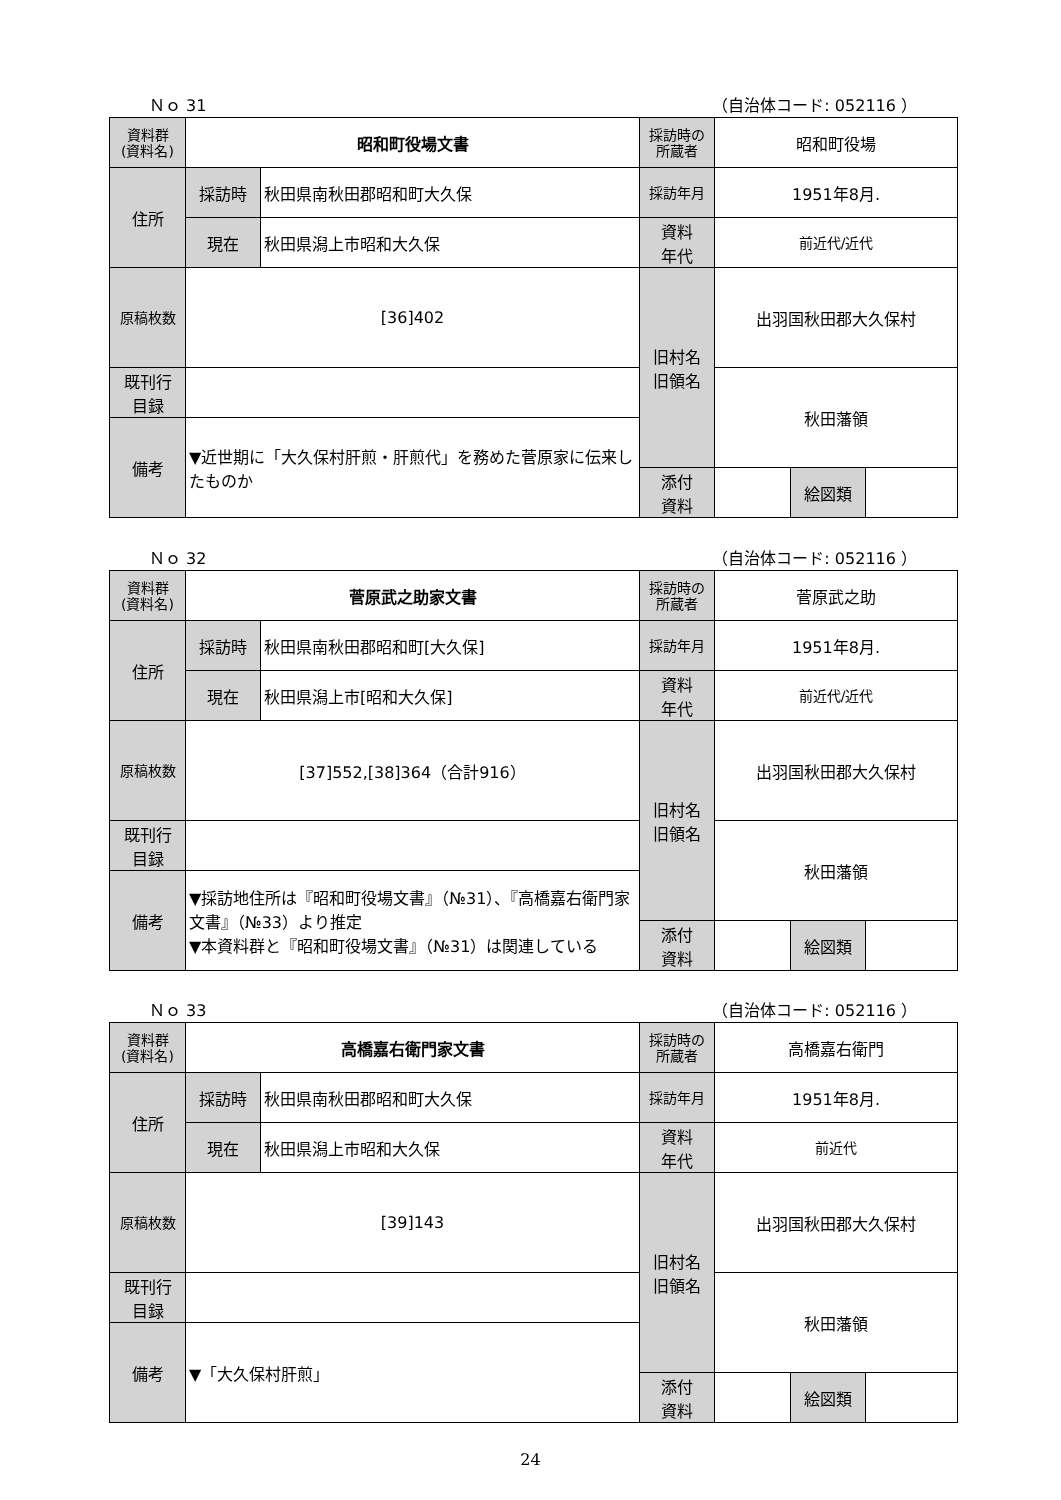Ｎｏ 31 （自治体コード: 052116 ）
| 資料群 (資料名) | 昭和町役場文書 | | 採訪時の 所蔵者 | 昭和町役場 | | |
| 住所 | 採訪時 | 秋田県南秋田郡昭和町大久保 | 採訪年月 | 1951年8月. | | |
| | 現在 | 秋田県潟上市昭和大久保 | 資料 年代 | 前近代/近代 | | |
| 原稿枚数 | [36]402 | | 旧村名 旧領名 | 出羽国秋田郡大久保村 | | |
| 既刊行 目録 | | | | 秋田藩領 | | |
| 備考 | ▼近世期に「大久保村肝煎・肝煎代」を務めた菅原家に伝来したものか | | | | | |
| | | | 添付 資料 | | 絵図類 | |
Ｎｏ 32 （自治体コード: 052116 ）
| 資料群 (資料名) | 菅原武之助家文書 | | 採訪時の 所蔵者 | 菅原武之助 | | |
| 住所 | 採訪時 | 秋田県南秋田郡昭和町[大久保] | 採訪年月 | 1951年8月. | | |
| | 現在 | 秋田県潟上市[昭和大久保] | 資料 年代 | 前近代/近代 | | |
| 原稿枚数 | [37]552,[38]364（合計916） | | 旧村名 旧領名 | 出羽国秋田郡大久保村 | | |
| 既刊行 目録 | | | | 秋田藩領 | | |
| 備考 | ▼採訪地住所は『昭和町役場文書』（№31）、『高橋嘉右衛門家文書』（№33）より推定 ▼本資料群と『昭和町役場文書』（№31）は関連している | | | | | |
| | | | 添付 資料 | | 絵図類 | |
Ｎｏ 33 （自治体コード: 052116 ）
| 資料群 (資料名) | 高橋嘉右衛門家文書 | | 採訪時の 所蔵者 | 高橋嘉右衛門 | | |
| 住所 | 採訪時 | 秋田県南秋田郡昭和町大久保 | 採訪年月 | 1951年8月. | | |
| | 現在 | 秋田県潟上市昭和大久保 | 資料 年代 | 前近代 | | |
| 原稿枚数 | [39]143 | | 旧村名 旧領名 | 出羽国秋田郡大久保村 | | |
| 既刊行 目録 | | | | 秋田藩領 | | |
| 備考 | ▼「大久保村肝煎」 | | | | | |
| | | | 添付 資料 | | 絵図類 | |
24